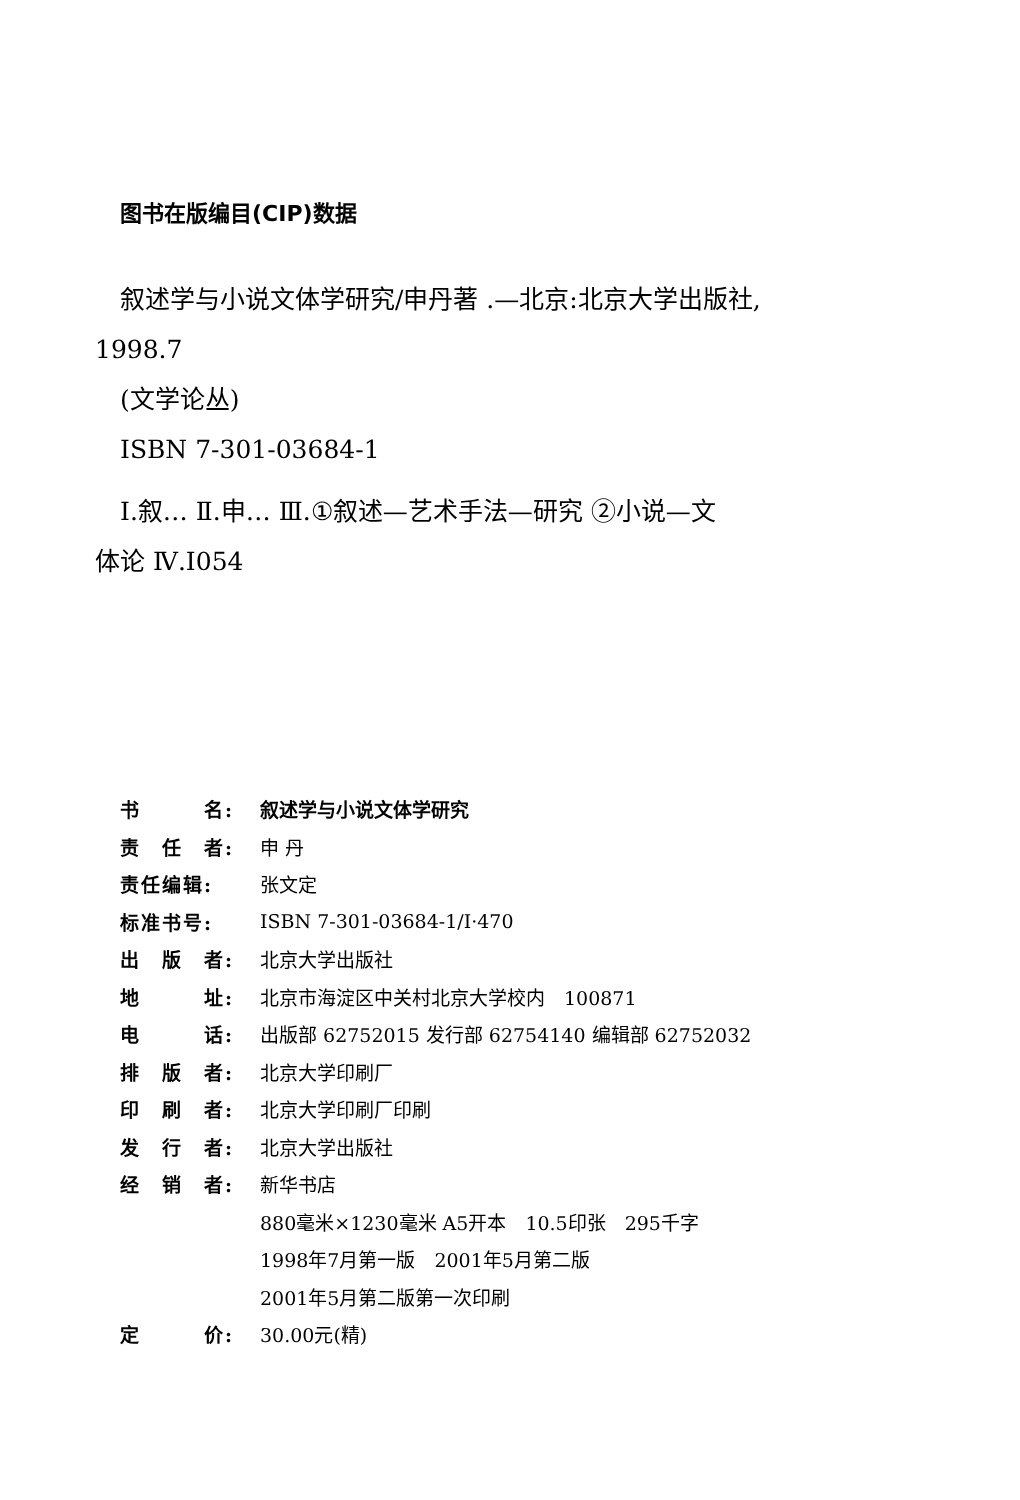图书在版编目(CIP)数据
叙述学与小说文体学研究/申丹著 .—北京:北京大学出版社,
1998.7
(文学论丛)
ISBN 7-301-03684-1
Ⅰ.叙… Ⅱ.申… Ⅲ.①叙述—艺术手法—研究 ②小说—文
体论 Ⅳ.I054
| 书 名: | 叙述学与小说文体学研究 |
| 责 任 者: | 申 丹 |
| 责任编辑: | 张文定 |
| 标准书号: | ISBN 7-301-03684-1/I·470 |
| 出 版 者: | 北京大学出版社 |
| 地 址: | 北京市海淀区中关村北京大学校内 100871 |
| 电 话: | 出版部 62752015 发行部 62754140 编辑部 62752032 |
| 排 版 者: | 北京大学印刷厂 |
| 印 刷 者: | 北京大学印刷厂印刷 |
| 发 行 者: | 北京大学出版社 |
| 经 销 者: | 新华书店 |
| | 880毫米×1230毫米 A5开本 10.5印张 295千字 |
| | 1998年7月第一版 2001年5月第二版 |
| | 2001年5月第二版第一次印刷 |
| 定 价: | 30.00元(精) |